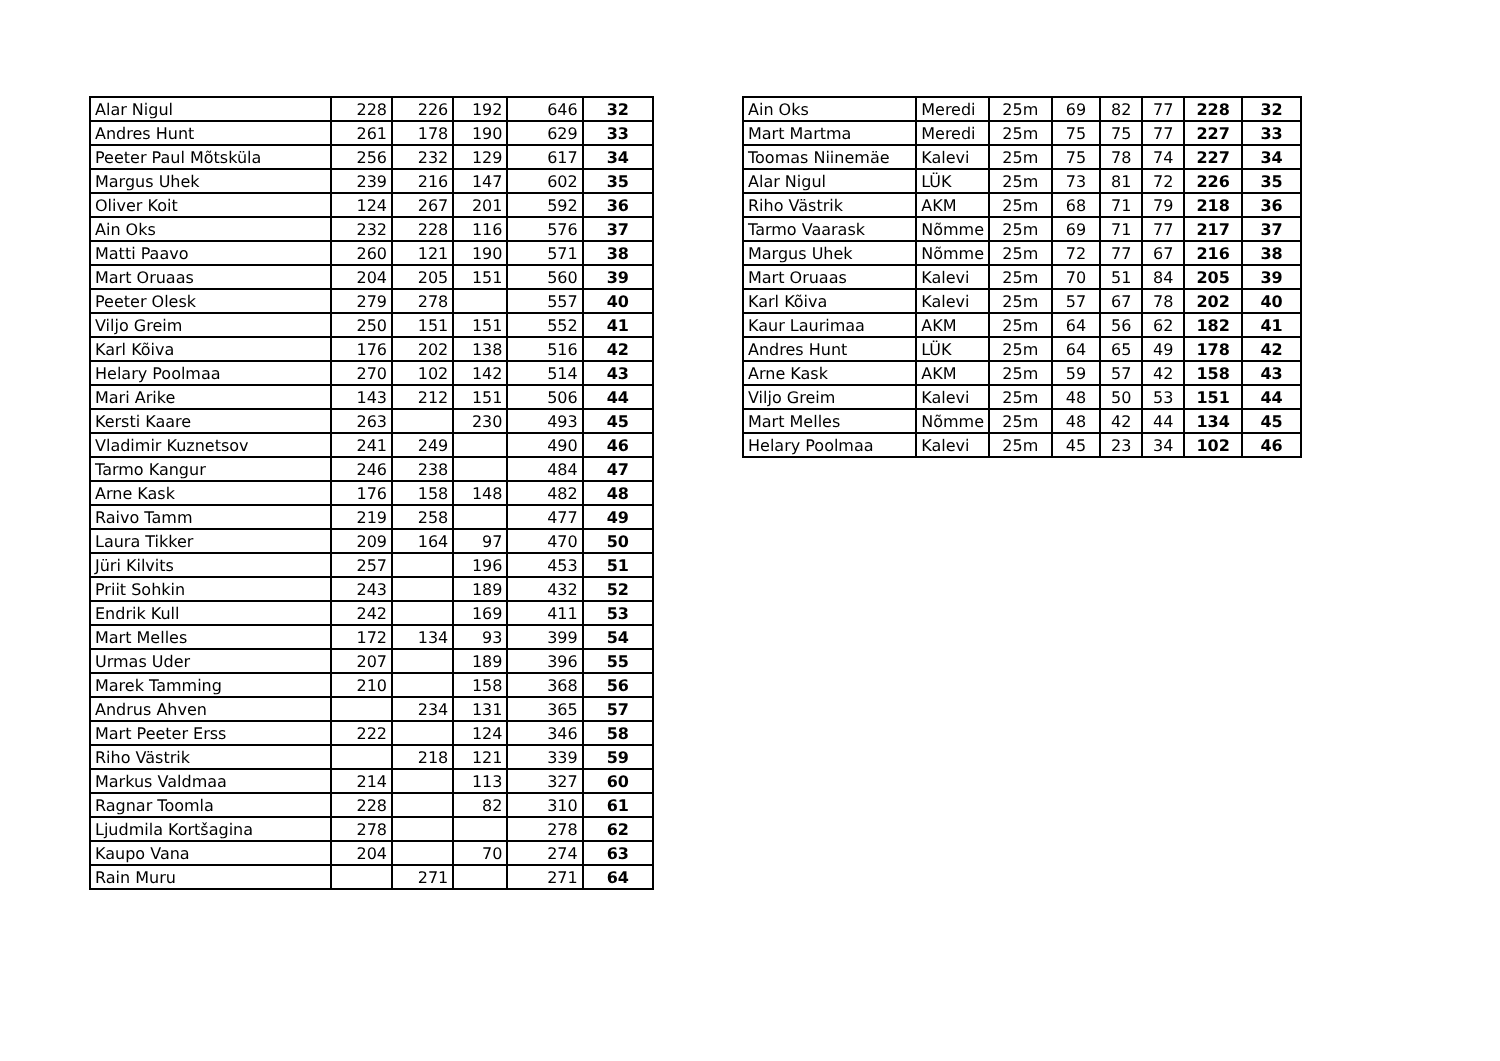| Alar Nigul | 228 | 226 | 192 | 646 | 32 |
| Andres Hunt | 261 | 178 | 190 | 629 | 33 |
| Peeter Paul Mõtsküla | 256 | 232 | 129 | 617 | 34 |
| Margus Uhek | 239 | 216 | 147 | 602 | 35 |
| Oliver Koit | 124 | 267 | 201 | 592 | 36 |
| Ain Oks | 232 | 228 | 116 | 576 | 37 |
| Matti Paavo | 260 | 121 | 190 | 571 | 38 |
| Mart Oruaas | 204 | 205 | 151 | 560 | 39 |
| Peeter Olesk | 279 | 278 | | 557 | 40 |
| Viljo Greim | 250 | 151 | 151 | 552 | 41 |
| Karl Kõiva | 176 | 202 | 138 | 516 | 42 |
| Helary Poolmaa | 270 | 102 | 142 | 514 | 43 |
| Mari Arike | 143 | 212 | 151 | 506 | 44 |
| Kersti Kaare | 263 | | 230 | 493 | 45 |
| Vladimir Kuznetsov | 241 | 249 | | 490 | 46 |
| Tarmo Kangur | 246 | 238 | | 484 | 47 |
| Arne Kask | 176 | 158 | 148 | 482 | 48 |
| Raivo Tamm | 219 | 258 | | 477 | 49 |
| Laura Tikker | 209 | 164 | 97 | 470 | 50 |
| Jüri Kilvits | 257 | | 196 | 453 | 51 |
| Priit Sohkin | 243 | | 189 | 432 | 52 |
| Endrik Kull | 242 | | 169 | 411 | 53 |
| Mart Melles | 172 | 134 | 93 | 399 | 54 |
| Urmas Uder | 207 | | 189 | 396 | 55 |
| Marek Tamming | 210 | | 158 | 368 | 56 |
| Andrus Ahven | | 234 | 131 | 365 | 57 |
| Mart Peeter Erss | 222 | | 124 | 346 | 58 |
| Riho Västrik | | 218 | 121 | 339 | 59 |
| Markus Valdmaa | 214 | | 113 | 327 | 60 |
| Ragnar Toomla | 228 | | 82 | 310 | 61 |
| Ljudmila Kortšagina | 278 | | | 278 | 62 |
| Kaupo Vana | 204 | | 70 | 274 | 63 |
| Rain Muru | | 271 | | 271 | 64 |
| Ain Oks | Meredi | 25m | 69 | 82 | 77 | 228 | 32 |
| Mart Martma | Meredi | 25m | 75 | 75 | 77 | 227 | 33 |
| Toomas Niinemäe | Kalevi | 25m | 75 | 78 | 74 | 227 | 34 |
| Alar Nigul | LÜK | 25m | 73 | 81 | 72 | 226 | 35 |
| Riho Västrik | AKM | 25m | 68 | 71 | 79 | 218 | 36 |
| Tarmo Vaarask | Nõmme | 25m | 69 | 71 | 77 | 217 | 37 |
| Margus Uhek | Nõmme | 25m | 72 | 77 | 67 | 216 | 38 |
| Mart Oruaas | Kalevi | 25m | 70 | 51 | 84 | 205 | 39 |
| Karl Kõiva | Kalevi | 25m | 57 | 67 | 78 | 202 | 40 |
| Kaur Laurimaa | AKM | 25m | 64 | 56 | 62 | 182 | 41 |
| Andres Hunt | LÜK | 25m | 64 | 65 | 49 | 178 | 42 |
| Arne Kask | AKM | 25m | 59 | 57 | 42 | 158 | 43 |
| Viljo Greim | Kalevi | 25m | 48 | 50 | 53 | 151 | 44 |
| Mart Melles | Nõmme | 25m | 48 | 42 | 44 | 134 | 45 |
| Helary Poolmaa | Kalevi | 25m | 45 | 23 | 34 | 102 | 46 |